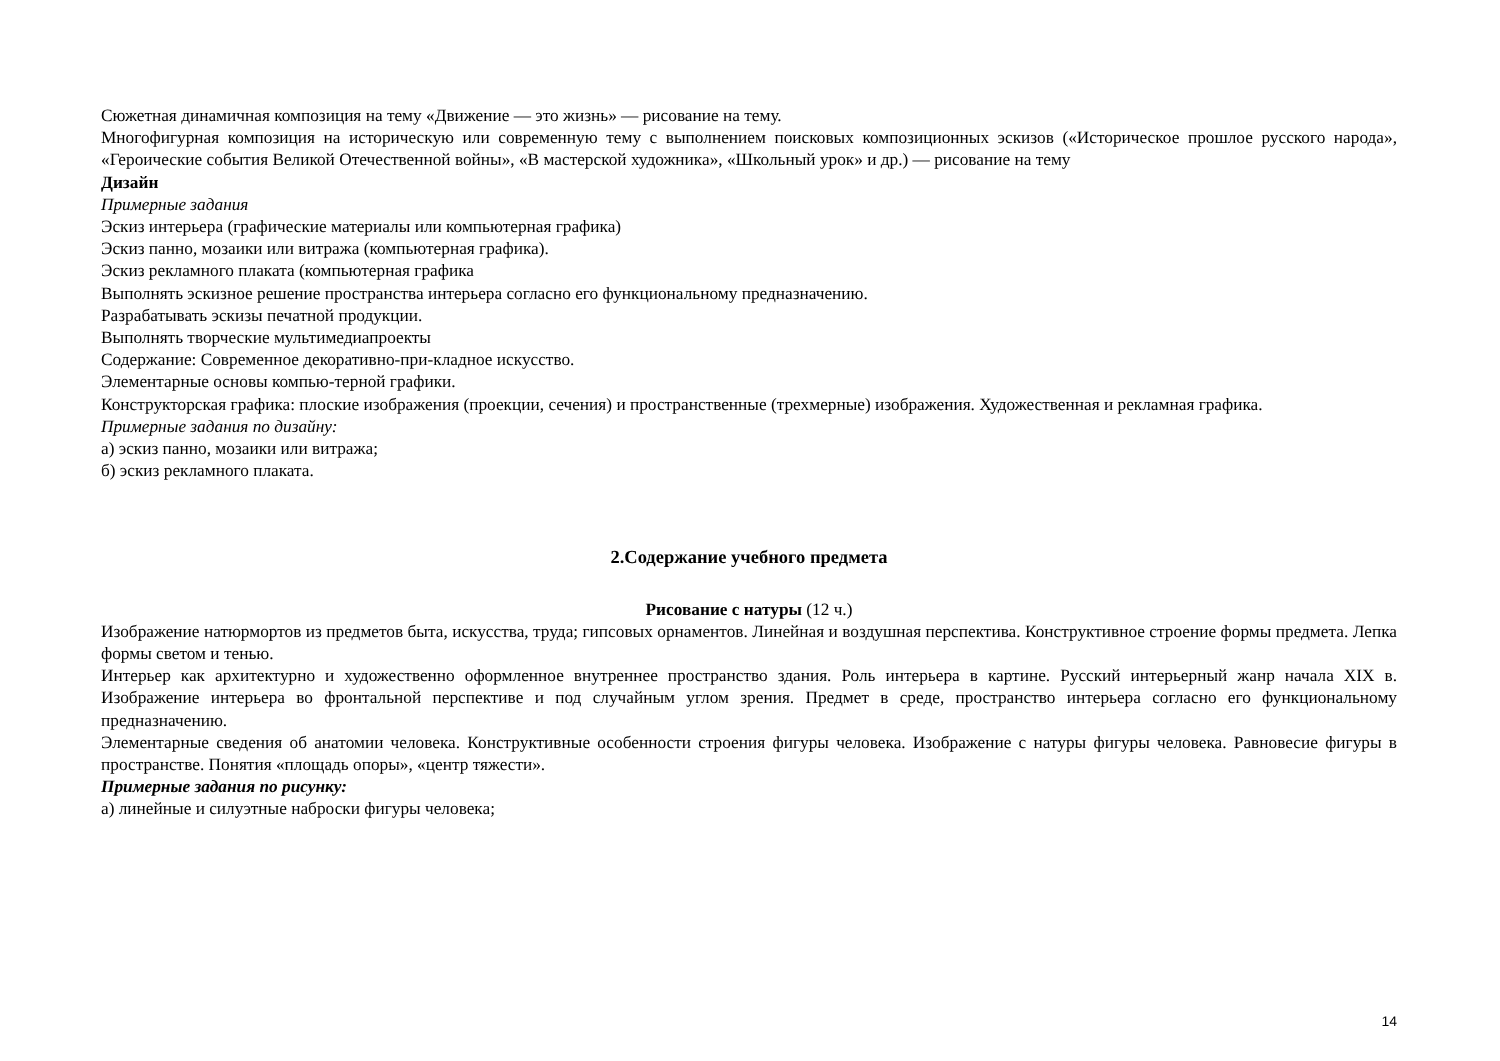Сюжетная динамичная композиция на тему «Движение — это жизнь» — рисование на тему.
Многофигурная композиция на историческую или современную тему с выполнением поисковых композиционных эскизов («Историческое прошлое русского народа», «Героические события Великой Отечественной войны», «В мастерской художника», «Школьный урок» и др.) — рисование на тему
Дизайн
Примерные задания
Эскиз интерьера (графические материалы или компьютерная графика)
Эскиз панно, мозаики или витража (компьютерная графика).
Эскиз рекламного плаката (компьютерная графика
Выполнять эскизное решение пространства интерьера согласно его функциональному предназначению.
Разрабатывать эскизы печатной продукции.
Выполнять творческие мультимедиапроекты
Содержание: Современное декоративно-при-кладное искусство.
Элементарные основы компью-терной графики.
Конструкторская графика: плоские изображения (проекции, сечения) и пространственные (трехмерные) изображения. Художественная и рекламная графика.
Примерные задания по дизайну:
а) эскиз панно, мозаики или витража;
б) эскиз рекламного плаката.
2.Содержание учебного предмета
Рисование с натуры (12 ч.)
Изображение натюрмортов из предметов быта, искусства, труда; гипсовых орнаментов. Линейная и воздушная перспектива. Конструктивное строение формы предмета. Лепка формы светом и тенью.
Интерьер как архитектурно и художественно оформленное внутреннее пространство здания. Роль интерьера в картине. Русский интерьерный жанр начала XIX в. Изображение интерьера во фронтальной перспективе и под случайным углом зрения. Предмет в среде, пространство интерьера согласно его функциональному предназначению.
Элементарные сведения об анатомии человека. Конструктивные особенности строения фигуры человека. Изображение с натуры фигуры человека. Равновесие фигуры в пространстве. Понятия «площадь опоры», «центр тяжести».
Примерные задания по рисунку:
а) линейные и силуэтные наброски фигуры человека;
14